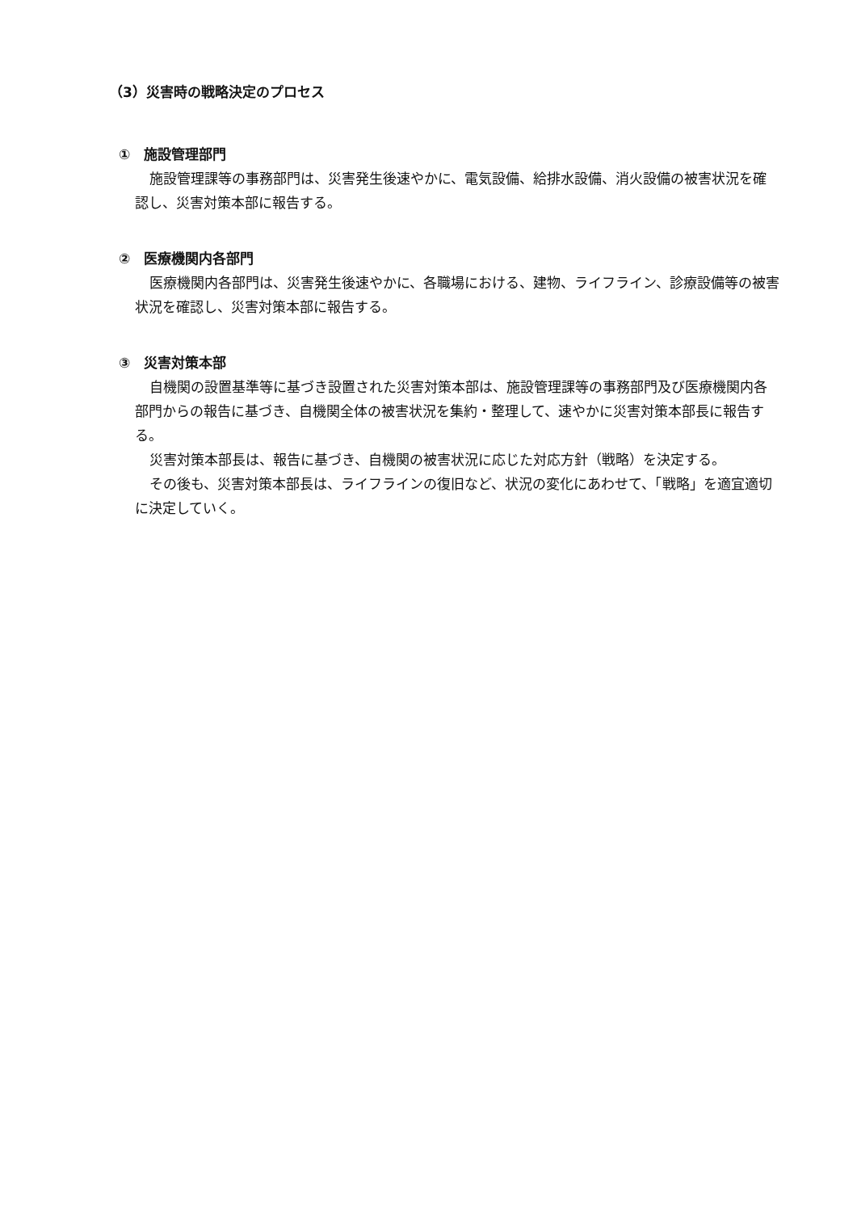（3）災害時の戦略決定のプロセス
①　施設管理部門
施設管理課等の事務部門は、災害発生後速やかに、電気設備、給排水設備、消火設備の被害状況を確認し、災害対策本部に報告する。
②　医療機関内各部門
医療機関内各部門は、災害発生後速やかに、各職場における、建物、ライフライン、診療設備等の被害状況を確認し、災害対策本部に報告する。
③　災害対策本部
自機関の設置基準等に基づき設置された災害対策本部は、施設管理課等の事務部門及び医療機関内各部門からの報告に基づき、自機関全体の被害状況を集約・整理して、速やかに災害対策本部長に報告する。
災害対策本部長は、報告に基づき、自機関の被害状況に応じた対応方針（戦略）を決定する。
その後も、災害対策本部長は、ライフラインの復旧など、状況の変化にあわせて、「戦略」を適宜適切に決定していく。